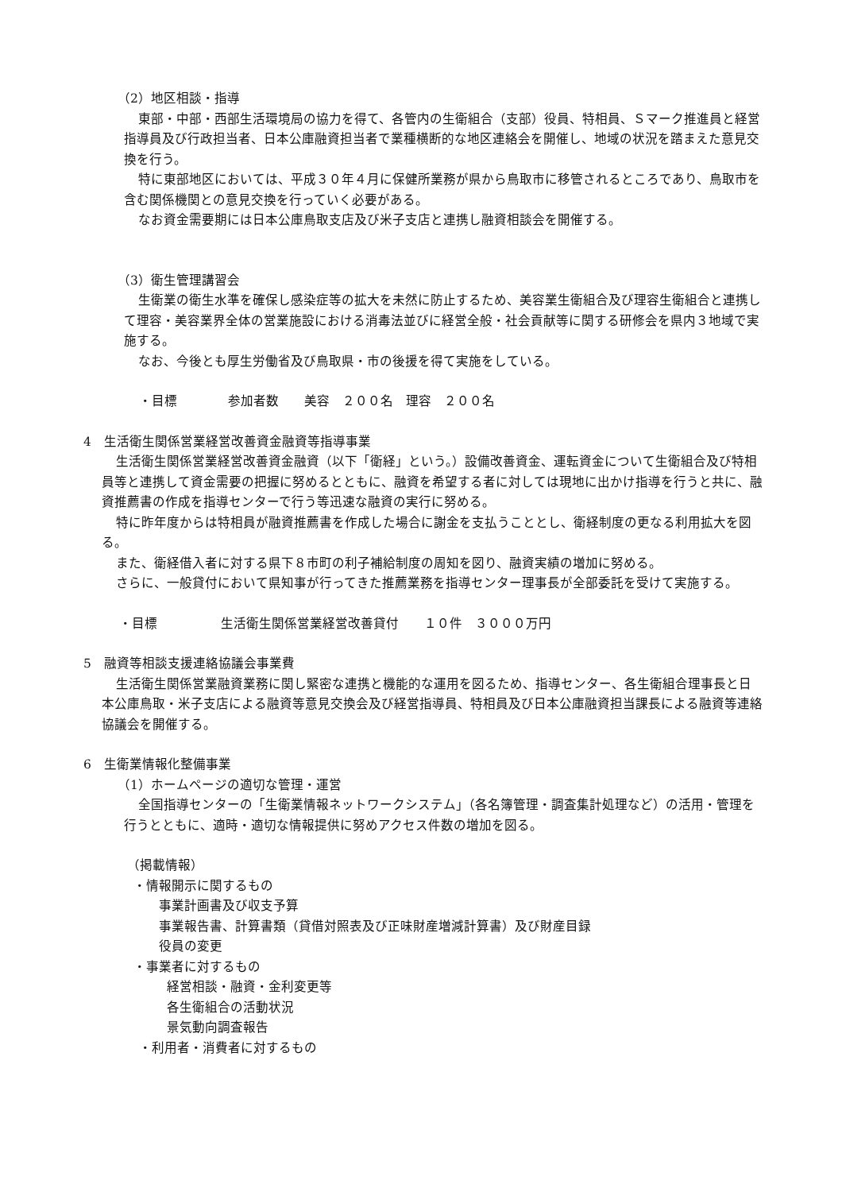（2）地区相談・指導
東部・中部・西部生活環境局の協力を得て、各管内の生衛組合（支部）役員、特相員、Ｓマーク推進員と経営指導員及び行政担当者、日本公庫融資担当者で業種横断的な地区連絡会を開催し、地域の状況を踏まえた意見交換を行う。
特に東部地区においては、平成３０年４月に保健所業務が県から鳥取市に移管されるところであり、鳥取市を含む関係機関との意見交換を行っていく必要がある。
なお資金需要期には日本公庫鳥取支店及び米子支店と連携し融資相談会を開催する。
（3）衛生管理講習会
生衛業の衛生水準を確保し感染症等の拡大を未然に防止するため、美容業生衛組合及び理容生衛組合と連携して理容・美容業界全体の営業施設における消毒法並びに経営全般・社会貢献等に関する研修会を県内３地域で実施する。
なお、今後とも厚生労働省及び鳥取県・市の後援を得て実施をしている。
・目標　　　　参加者数　　美容　２００名　理容　２００名
4　生活衛生関係営業経営改善資金融資等指導事業
生活衛生関係営業経営改善資金融資（以下「衛経」という。）設備改善資金、運転資金について生衛組合及び特相員等と連携して資金需要の把握に努めるとともに、融資を希望する者に対しては現地に出かけ指導を行うと共に、融資推薦書の作成を指導センターで行う等迅速な融資の実行に努める。
特に昨年度からは特相員が融資推薦書を作成した場合に謝金を支払うこととし、衛経制度の更なる利用拡大を図る。
また、衛経借入者に対する県下８市町の利子補給制度の周知を図り、融資実績の増加に努める。
さらに、一般貸付において県知事が行ってきた推薦業務を指導センター理事長が全部委託を受けて実施する。
・目標　　　　　生活衛生関係営業経営改善貸付　　１０件　３０００万円
5　融資等相談支援連絡協議会事業費
生活衛生関係営業融資業務に関し緊密な連携と機能的な運用を図るため、指導センター、各生衛組合理事長と日本公庫鳥取・米子支店による融資等意見交換会及び経営指導員、特相員及び日本公庫融資担当課長による融資等連絡協議会を開催する。
6　生衛業情報化整備事業
（1）ホームページの適切な管理・運営
全国指導センターの「生衛業情報ネットワークシステム」（各名簿管理・調査集計処理など）の活用・管理を行うとともに、適時・適切な情報提供に努めアクセス件数の増加を図る。
（掲載情報）
・情報開示に関するもの
事業計画書及び収支予算
事業報告書、計算書類（貸借対照表及び正味財産増減計算書）及び財産目録
役員の変更
・事業者に対するもの
経営相談・融資・金利変更等
各生衛組合の活動状況
景気動向調査報告
・利用者・消費者に対するもの